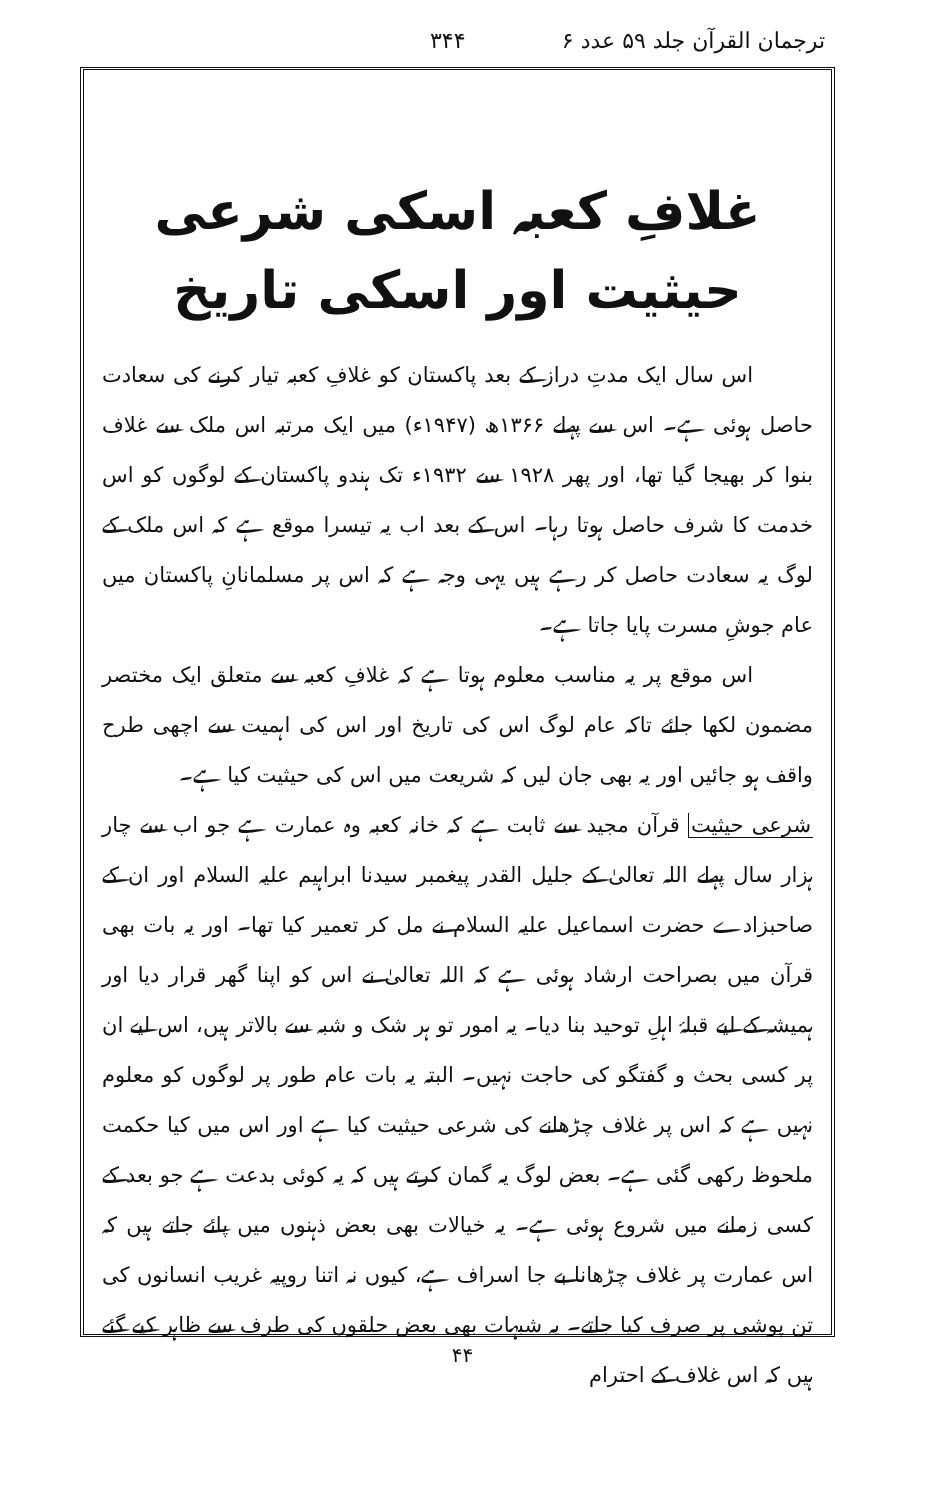ترجمان القرآن جلد ۵۹ عدد ۶ ۳۴۴
غلافِ کعبہ اسکی شرعی حیثیت اور اسکی تاریخ
اس سال ایک مدتِ دراز کے بعد پاکستان کو غلافِ کعبہ تیار کرنے کی سعادت حاصل ہوئی ہے۔ اس سے پہلے ۱۳۶۶ھ (۱۹۴۷ء) میں ایک مرتبہ اس ملک سے غلاف بنوا کر بھیجا گیا تھا، اور پھر ۱۹۲۸ سے ۱۹۳۲ء تک ہندو پاکستان کے لوگوں کو اس خدمت کا شرف حاصل ہوتا رہا۔ اس کے بعد اب یہ تیسرا موقع ہے کہ اس ملک کے لوگ یہ سعادت حاصل کر رہے ہیں یہی وجہ ہے کہ اس پر مسلمانانِ پاکستان میں عام جوشِ مسرت پایا جاتا ہے۔
اس موقع پر یہ مناسب معلوم ہوتا ہے کہ غلافِ کعبہ سے متعلق ایک مختصر مضمون لکھا جائے تاکہ عام لوگ اس کی تاریخ اور اس کی اہمیت سے اچھی طرح واقف ہو جائیں اور یہ بھی جان لیں کہ شریعت میں اس کی حیثیت کیا ہے۔
شرعی حیثیت قرآن مجید سے ثابت ہے کہ خانہ کعبہ وہ عمارت ہے جو اب سے چار ہزار سال پہلے اللہ تعالیٰ کے جلیل القدر پیغمبر سیدنا ابراہیم علیہ السلام اور ان کے صاحبزادے حضرت اسماعیل علیہ السلام نے مل کر تعمیر کیا تھا۔ اور یہ بات بھی قرآن میں بصراحت ارشاد ہوئی ہے کہ اللہ تعالیٰ نے اس کو اپنا گھر قرار دیا اور ہمیشہ کے لیے قبلۂ اہلِ توحید بنا دیا۔ یہ امور تو ہر شک و شبہ سے بالاتر ہیں، اس لیے ان پر کسی بحث و گفتگو کی حاجت نہیں۔ البتہ یہ بات عام طور پر لوگوں کو معلوم نہیں ہے کہ اس پر غلاف چڑھانے کی شرعی حیثیت کیا ہے اور اس میں کیا حکمت ملحوظ رکھی گئی ہے۔ بعض لوگ یہ گمان کرتے ہیں کہ یہ کوئی بدعت ہے جو بعد کے کسی زمانے میں شروع ہوئی ہے۔ یہ خیالات بھی بعض ذہنوں میں پائے جاتے ہیں کہ اس عمارت پر غلاف چڑھانا بے جا اسراف ہے، کیوں نہ اتنا روپیہ غریب انسانوں کی تن پوشی پر صرف کیا جاتے۔ یہ شبہات بھی بعض حلقوں کی طرف سے ظاہر کیے گئے ہیں کہ اس غلاف کے احترام
۴۴